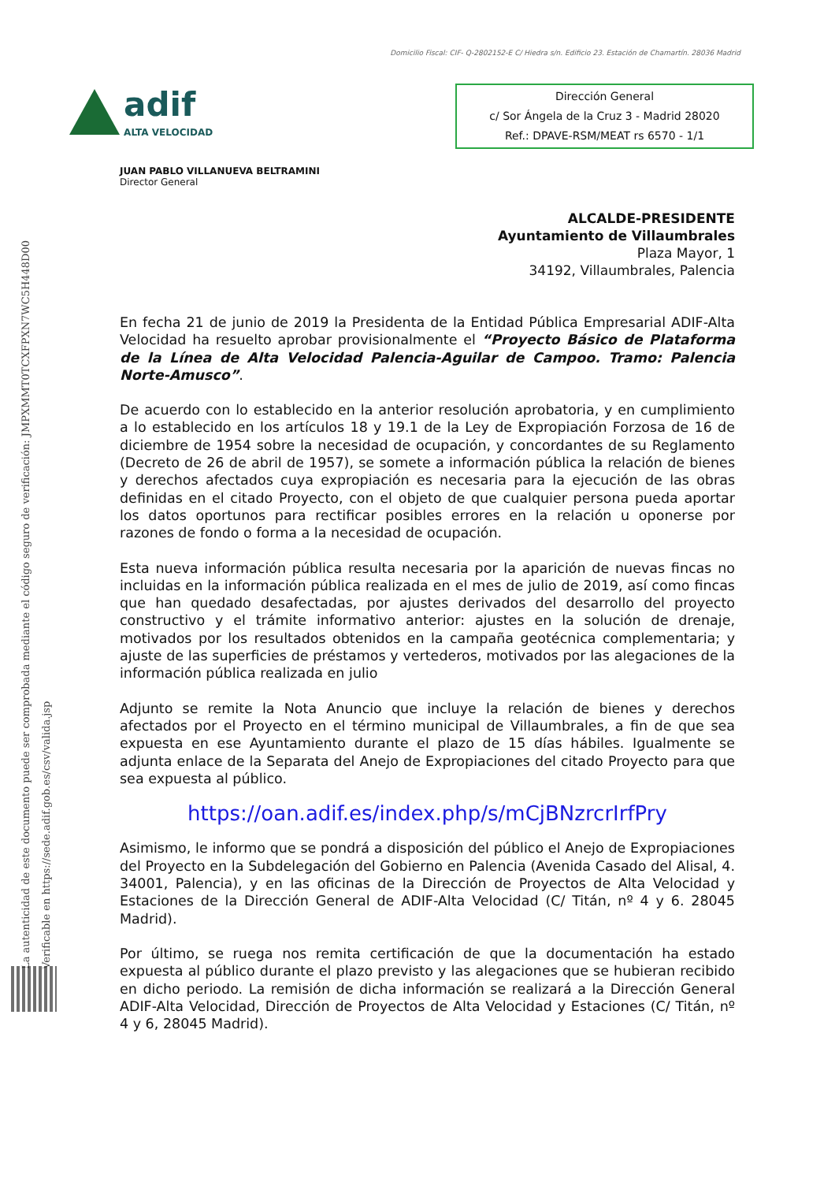Domicilio Fiscal: CIF- Q-2802152-E C/ Hiedra s/n. Edificio 23. Estación de Chamartín. 28036 Madrid
adif
ALTA VELOCIDAD
Dirección General
c/ Sor Ángela de la Cruz 3 - Madrid 28020
Ref.: DPAVE-RSM/MEAT rs 6570 - 1/1
La autenticidad de este documento puede ser comprobada mediante el código seguro de verificación: JMPXMMT0TCXFPXN7WC5H448D00
Verificable en https://sede.adif.gob.es/csv/valida.jsp
JUAN PABLO VILLANUEVA BELTRAMINI
Director General
ALCALDE-PRESIDENTE
Ayuntamiento de Villaumbrales
Plaza Mayor, 1
34192, Villaumbrales, Palencia
En fecha 21 de junio de 2019 la Presidenta de la Entidad Pública Empresarial ADIF-Alta Velocidad ha resuelto aprobar provisionalmente el “Proyecto Básico de Plataforma de la Línea de Alta Velocidad Palencia-Aguilar de Campoo. Tramo: Palencia Norte-Amusco”.
De acuerdo con lo establecido en la anterior resolución aprobatoria, y en cumplimiento a lo establecido en los artículos 18 y 19.1 de la Ley de Expropiación Forzosa de 16 de diciembre de 1954 sobre la necesidad de ocupación, y concordantes de su Reglamento (Decreto de 26 de abril de 1957), se somete a información pública la relación de bienes y derechos afectados cuya expropiación es necesaria para la ejecución de las obras definidas en el citado Proyecto, con el objeto de que cualquier persona pueda aportar los datos oportunos para rectificar posibles errores en la relación u oponerse por razones de fondo o forma a la necesidad de ocupación.
Esta nueva información pública resulta necesaria por la aparición de nuevas fincas no incluidas en la información pública realizada en el mes de julio de 2019, así como fincas que han quedado desafectadas, por ajustes derivados del desarrollo del proyecto constructivo y el trámite informativo anterior: ajustes en la solución de drenaje, motivados por los resultados obtenidos en la campaña geotécnica complementaria; y ajuste de las superficies de préstamos y vertederos, motivados por las alegaciones de la información pública realizada en julio
Adjunto se remite la Nota Anuncio que incluye la relación de bienes y derechos afectados por el Proyecto en el término municipal de Villaumbrales, a fin de que sea expuesta en ese Ayuntamiento durante el plazo de 15 días hábiles. Igualmente se adjunta enlace de la Separata del Anejo de Expropiaciones del citado Proyecto para que sea expuesta al público.
https://oan.adif.es/index.php/s/mCjBNzrcrIrfPry
Asimismo, le informo que se pondrá a disposición del público el Anejo de Expropiaciones del Proyecto en la Subdelegación del Gobierno en Palencia (Avenida Casado del Alisal, 4. 34001, Palencia), y en las oficinas de la Dirección de Proyectos de Alta Velocidad y Estaciones de la Dirección General de ADIF-Alta Velocidad (C/ Titán, nº 4 y 6. 28045 Madrid).
Por último, se ruega nos remita certificación de que la documentación ha estado expuesta al público durante el plazo previsto y las alegaciones que se hubieran recibido en dicho periodo. La remisión de dicha información se realizará a la Dirección General ADIF-Alta Velocidad, Dirección de Proyectos de Alta Velocidad y Estaciones (C/ Titán, nº 4 y 6, 28045 Madrid).